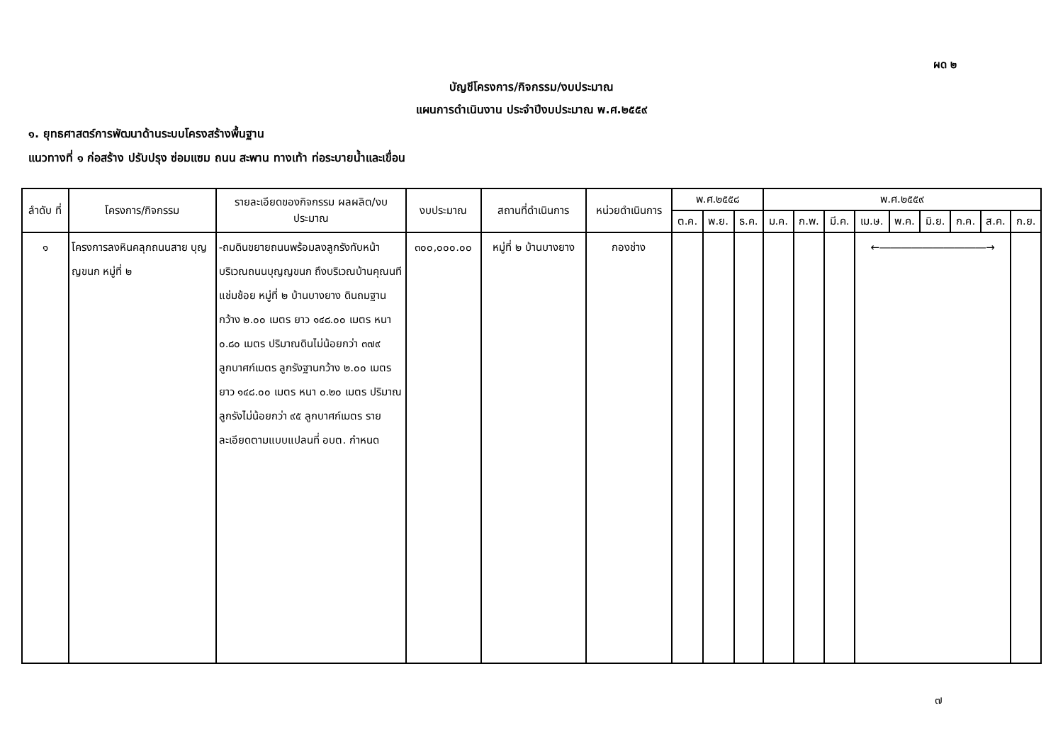ผด ๒
บัญชีโครงการ/กิจกรรม/งบประมาณ
แผนการดำเนินงาน ประจำปีงบประมาณ พ.ศ.๒๕๕๙
๑. ยุทธศาสตร์การพัฒนาด้านระบบโครงสร้างพื้นฐาน
แนวทางที่ ๑ ก่อสร้าง ปรับปรุง ซ่อมแซม ถนน สะพาน ทางเท้า ท่อระบายน้ำและเขื่อน
| ลำดับ ที่ | โครงการ/กิจกรรม | รายละเอียดของกิจกรรม ผลผลิต/งบประมาณ | งบประมาณ | สถานที่ดำเนินการ | หน่วยดำเนินการ | พ.ศ.๒๕๕๘ | | | พ.ศ.๒๕๕๙ | | | | | | | | |
| --- | --- | --- | --- | --- | --- | --- | --- | --- | --- | --- | --- | --- | --- | --- | --- | --- | --- |
| | | | | | | ต.ค. | พ.ย. | ธ.ค. | ม.ค. | ก.พ. | มี.ค. | เม.ษ. | พ.ค. | มิ.ย. | ก.ค. | ส.ค. | ก.ย. |
| ๑ | โครงการลงหินคลุกถนนสาย บุญญขนก หมู่ที่ ๒ | -ถมดินขยายถนนพร้อมลงลูกรังทับหน้าบริเวณถนนบุญญขนก ถึงบริเวณบ้านคุณนที แช่มช้อย หมู่ที่ ๒ บ้านบางยาง ดินถมฐานกว้าง ๒.๐๐ เมตร ยาว ๑๔๘.๐๐ เมตร หนา ๐.๘๐ เมตร ปริมาณดินไม่น้อยกว่า ๓๗๙ ลูกบาศก์เมตร ลูกรังฐานกว้าง ๒.๐๐ เมตร ยาว ๑๔๘.๐๐ เมตร หนา ๐.๒๐ เมตร ปริมาณลูกรังไม่น้อยกว่า ๙๕ ลูกบาศก์เมตร รายละเอียดตามแบบแปลนที่ อบต. กำหนด | ๓๐๐,๐๐๐.๐๐ | หมู่ที่ ๒ บ้านบางยาง | กองช่าง | | | | | | | ←――――――――――→ | | | | | |
๗